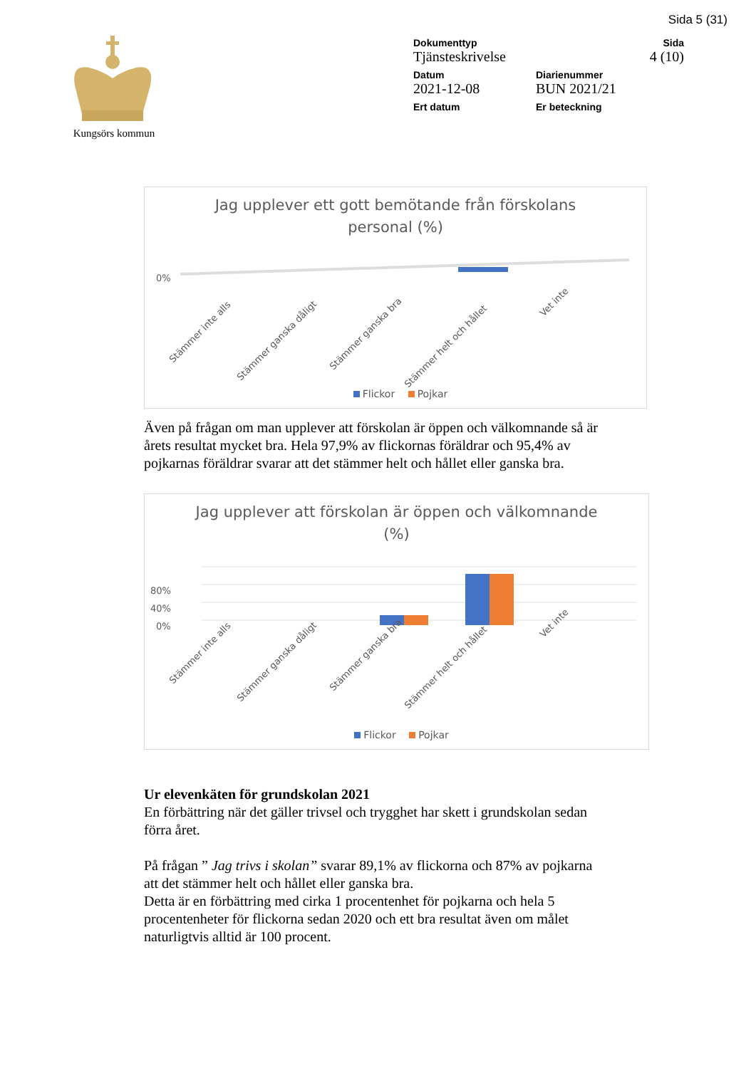Sida 5 (31)
Kungsörs kommun
Dokumenttyp Sida
Tjänsteskrivelse 4 (10)
Datum Diarienummer
2021-12-08 BUN 2021/21
Ert datum Er beteckning
Jag upplever ett gott bemötande från förskolans
personal (%)
0%
Stämmer inte alls
Stämmer ganska dåligt
Stämmer ganska bra
Stämmer helt och hållet
Vet inte
Flickor Pojkar
Även på frågan om man upplever att förskolan är öppen och välkomnande så är årets resultat mycket bra. Hela 97,9% av flickornas föräldrar och 95,4% av pojkarnas föräldrar svarar att det stämmer helt och hållet eller ganska bra.
Jag upplever att förskolan är öppen och välkomnande
(%)
80%
40%
0%
Stämmer inte alls
Stämmer ganska dåligt
Stämmer ganska bra
Stämmer helt och hållet
Vet inte
Flickor Pojkar
Ur elevenkäten för grundskolan 2021
En förbättring när det gäller trivsel och trygghet har skett i grundskolan sedan förra året.
På frågan ” Jag trivs i skolan” svarar 89,1% av flickorna och 87% av pojkarna att det stämmer helt och hållet eller ganska bra.
Detta är en förbättring med cirka 1 procentenhet för pojkarna och hela 5 procentenheter för flickorna sedan 2020 och ett bra resultat även om målet naturligtvis alltid är 100 procent.